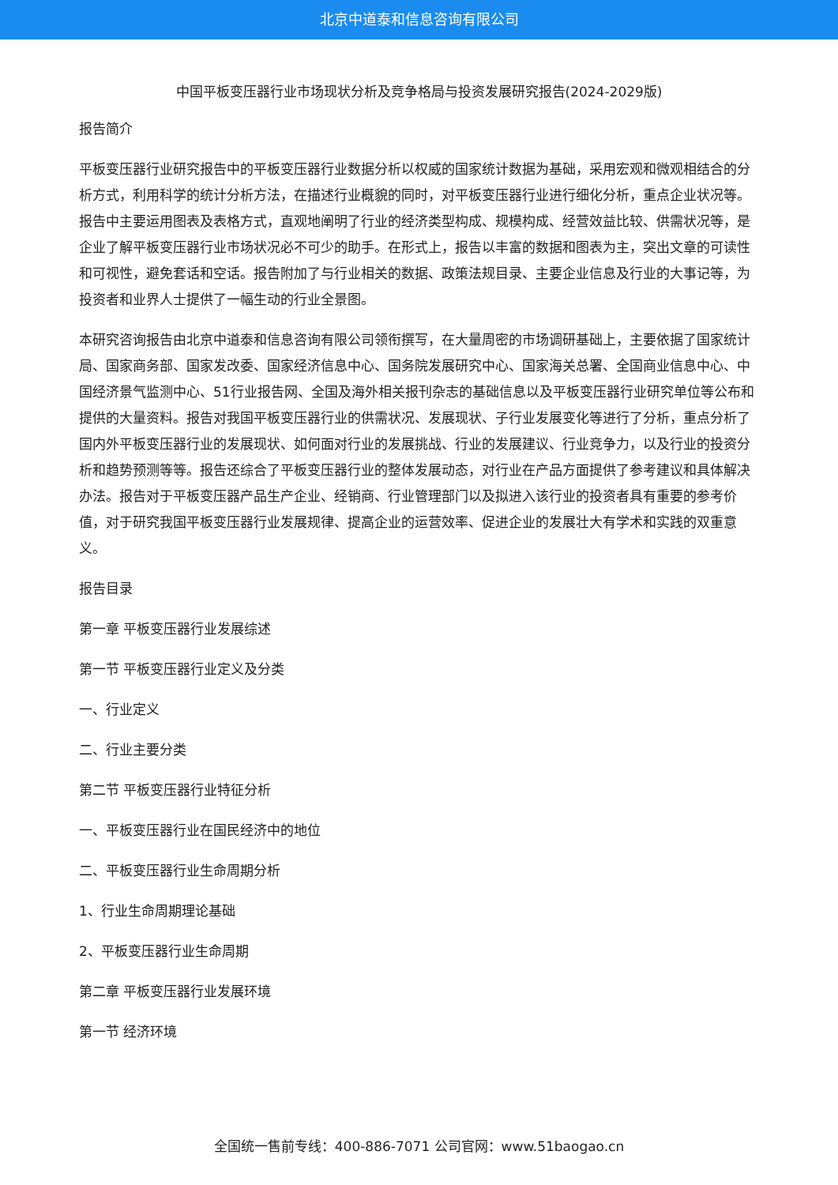北京中道泰和信息咨询有限公司
中国平板变压器行业市场现状分析及竞争格局与投资发展研究报告(2024-2029版)
报告简介
平板变压器行业研究报告中的平板变压器行业数据分析以权威的国家统计数据为基础，采用宏观和微观相结合的分析方式，利用科学的统计分析方法，在描述行业概貌的同时，对平板变压器行业进行细化分析，重点企业状况等。报告中主要运用图表及表格方式，直观地阐明了行业的经济类型构成、规模构成、经营效益比较、供需状况等，是企业了解平板变压器行业市场状况必不可少的助手。在形式上，报告以丰富的数据和图表为主，突出文章的可读性和可视性，避免套话和空话。报告附加了与行业相关的数据、政策法规目录、主要企业信息及行业的大事记等，为投资者和业界人士提供了一幅生动的行业全景图。
本研究咨询报告由北京中道泰和信息咨询有限公司领衔撰写，在大量周密的市场调研基础上，主要依据了国家统计局、国家商务部、国家发改委、国家经济信息中心、国务院发展研究中心、国家海关总署、全国商业信息中心、中国经济景气监测中心、51行业报告网、全国及海外相关报刊杂志的基础信息以及平板变压器行业研究单位等公布和提供的大量资料。报告对我国平板变压器行业的供需状况、发展现状、子行业发展变化等进行了分析，重点分析了国内外平板变压器行业的发展现状、如何面对行业的发展挑战、行业的发展建议、行业竞争力，以及行业的投资分析和趋势预测等等。报告还综合了平板变压器行业的整体发展动态，对行业在产品方面提供了参考建议和具体解决办法。报告对于平板变压器产品生产企业、经销商、行业管理部门以及拟进入该行业的投资者具有重要的参考价值，对于研究我国平板变压器行业发展规律、提高企业的运营效率、促进企业的发展壮大有学术和实践的双重意义。
报告目录
第一章 平板变压器行业发展综述
第一节 平板变压器行业定义及分类
一、行业定义
二、行业主要分类
第二节 平板变压器行业特征分析
一、平板变压器行业在国民经济中的地位
二、平板变压器行业生命周期分析
1、行业生命周期理论基础
2、平板变压器行业生命周期
第二章 平板变压器行业发展环境
第一节 经济环境
全国统一售前专线：400-886-7071 公司官网：www.51baogao.cn